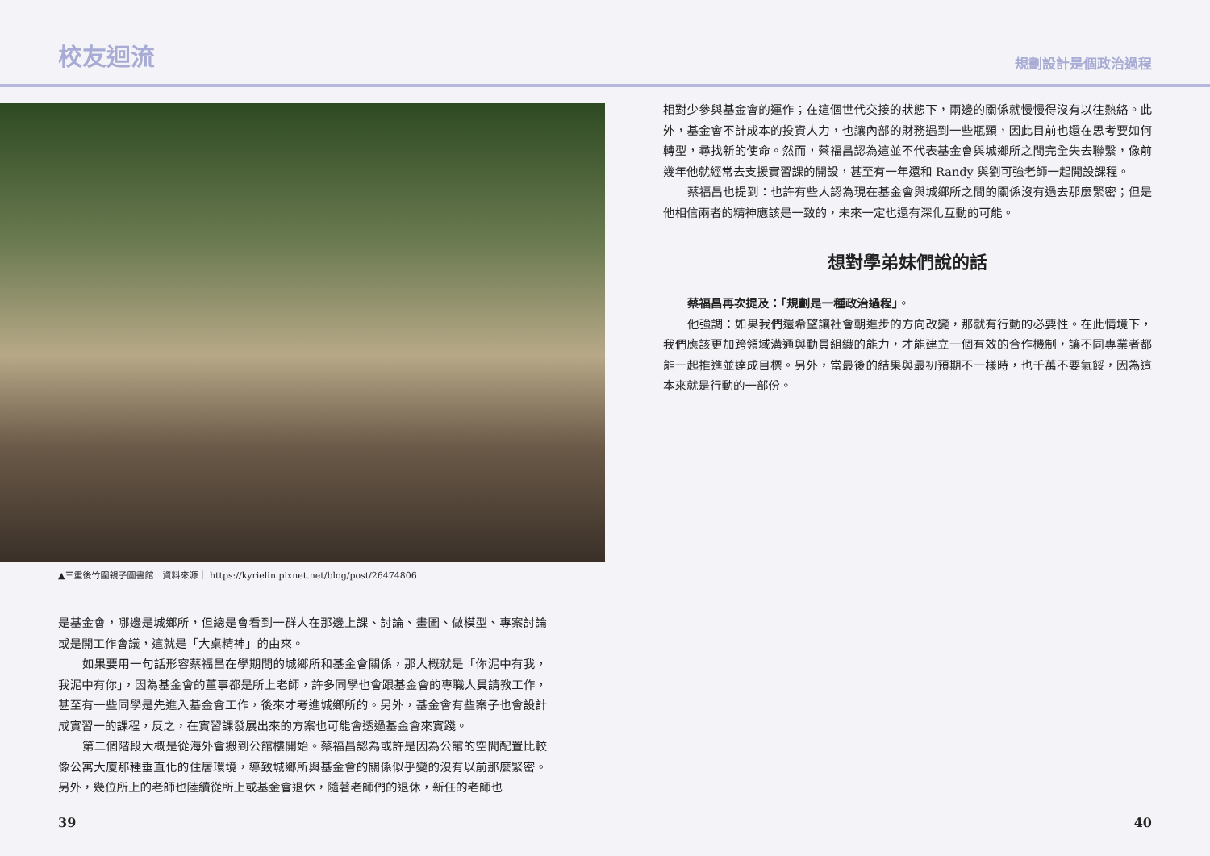校友迴流
規劃設計是個政治過程
▲三重後竹圍親子圖書館　資料來源｜ https://kyrielin.pixnet.net/blog/post/26474806
是基金會，哪邊是城鄉所，但總是會看到一群人在那邊上課、討論、畫圖、做模型、專案討論或是開工作會議，這就是「大桌精神」的由來。
如果要用一句話形容蔡福昌在學期間的城鄉所和基金會關係，那大概就是「你泥中有我，我泥中有你」，因為基金會的董事都是所上老師，許多同學也會跟基金會的專職人員請教工作，甚至有一些同學是先進入基金會工作，後來才考進城鄉所的。另外，基金會有些案子也會設計成實習一的課程，反之，在實習課發展出來的方案也可能會透過基金會來實踐。
第二個階段大概是從海外會搬到公館樓開始。蔡福昌認為或許是因為公館的空間配置比較像公寓大廈那種垂直化的住居環境，導致城鄉所與基金會的關係似乎變的沒有以前那麼緊密。另外，幾位所上的老師也陸續從所上或基金會退休，隨著老師們的退休，新任的老師也
相對少參與基金會的運作；在這個世代交接的狀態下，兩邊的關係就慢慢得沒有以往熱絡。此外，基金會不計成本的投資人力，也讓內部的財務遇到一些瓶頸，因此目前也還在思考要如何轉型，尋找新的使命。然而，蔡福昌認為這並不代表基金會與城鄉所之間完全失去聯繫，像前幾年他就經常去支援實習課的開設，甚至有一年還和 Randy 與劉可強老師一起開設課程。
蔡福昌也提到：也許有些人認為現在基金會與城鄉所之間的關係沒有過去那麼緊密；但是他相信兩者的精神應該是一致的，未來一定也還有深化互動的可能。
想對學弟妹們說的話
蔡福昌再次提及：「規劃是一種政治過程」。
他強調：如果我們還希望讓社會朝進步的方向改變，那就有行動的必要性。在此情境下，我們應該更加跨領域溝通與動員組織的能力，才能建立一個有效的合作機制，讓不同專業者都能一起推進並達成目標。另外，當最後的結果與最初預期不一樣時，也千萬不要氣餒，因為這本來就是行動的一部份。
39 40